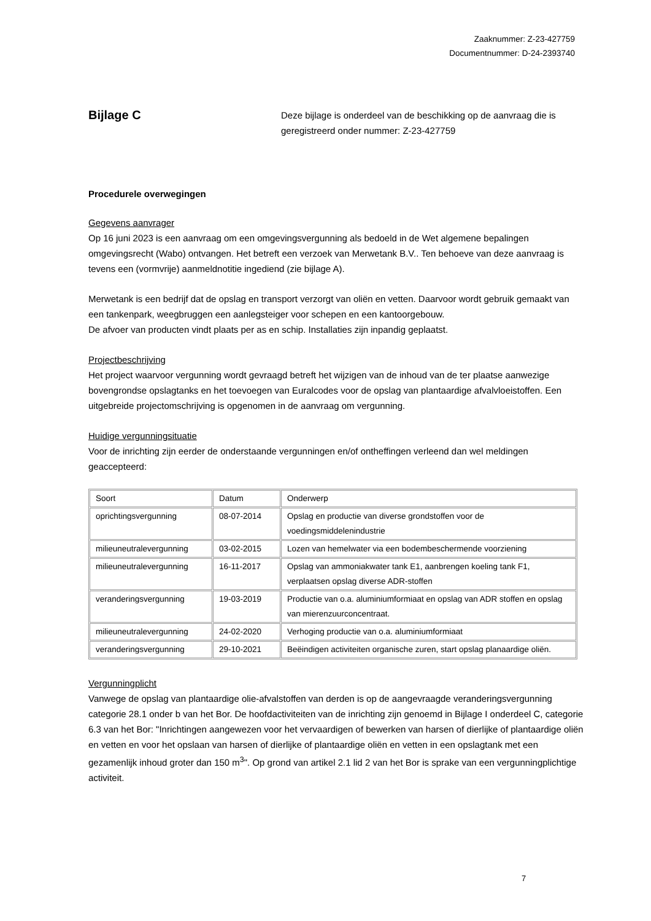Zaaknummer: Z-23-427759
Documentnummer: D-24-2393740
Bijlage C
Deze bijlage is onderdeel van de beschikking op de aanvraag die is geregistreerd onder nummer: Z-23-427759
Procedurele overwegingen
Gegevens aanvrager
Op 16 juni 2023 is een aanvraag om een omgevingsvergunning als bedoeld in de Wet algemene bepalingen omgevingsrecht (Wabo) ontvangen. Het betreft een verzoek van Merwetank B.V.. Ten behoeve van deze aanvraag is tevens een (vormvrije) aanmeldnotitie ingediend (zie bijlage A).
Merwetank is een bedrijf dat de opslag en transport verzorgt van oliën en vetten. Daarvoor wordt gebruik gemaakt van een tankenpark, weegbruggen een aanlegsteiger voor schepen en een kantoorgebouw.
De afvoer van producten vindt plaats per as en schip. Installaties zijn inpandig geplaatst.
Projectbeschrijving
Het project waarvoor vergunning wordt gevraagd betreft het wijzigen van de inhoud van de ter plaatse aanwezige bovengrondse opslagtanks en het toevoegen van Euralcodes voor de opslag van plantaardige afvalvloeistoffen. Een uitgebreide projectomschrijving is opgenomen in de aanvraag om vergunning.
Huidige vergunningsituatie
Voor de inrichting zijn eerder de onderstaande vergunningen en/of ontheffingen verleend dan wel meldingen geaccepteerd:
| Soort | Datum | Onderwerp |
| oprichtingsvergunning | 08-07-2014 | Opslag en productie van diverse grondstoffen voor de voedingsmiddelenindustrie |
| milieuneutralevergunning | 03-02-2015 | Lozen van hemelwater via een bodembeschermende voorziening |
| milieuneutralevergunning | 16-11-2017 | Opslag van ammoniakwater tank E1, aanbrengen koeling tank F1, verplaatsen opslag diverse ADR-stoffen |
| veranderingsvergunning | 19-03-2019 | Productie van o.a. aluminiumformiaat en opslag van ADR stoffen en opslag van mierenzuurconcentraat. |
| milieuneutralevergunning | 24-02-2020 | Verhoging productie van o.a. aluminiumformiaat |
| veranderingsvergunning | 29-10-2021 | Beëindigen activiteiten organische zuren, start opslag planaardige oliën. |
Vergunningplicht
Vanwege de opslag van plantaardige olie-afvalstoffen van derden is op de aangevraagde veranderingsvergunning categorie 28.1 onder b van het Bor. De hoofdactiviteiten van de inrichting zijn genoemd in Bijlage I onderdeel C, categorie 6.3 van het Bor: "Inrichtingen aangewezen voor het vervaardigen of bewerken van harsen of dierlijke of plantaardige oliën en vetten en voor het opslaan van harsen of dierlijke of plantaardige oliën en vetten in een opslagtank met een gezamenlijk inhoud groter dan 150 m<sup>3</sup>". Op grond van artikel 2.1 lid 2 van het Bor is sprake van een vergunningplichtige activiteit.
7